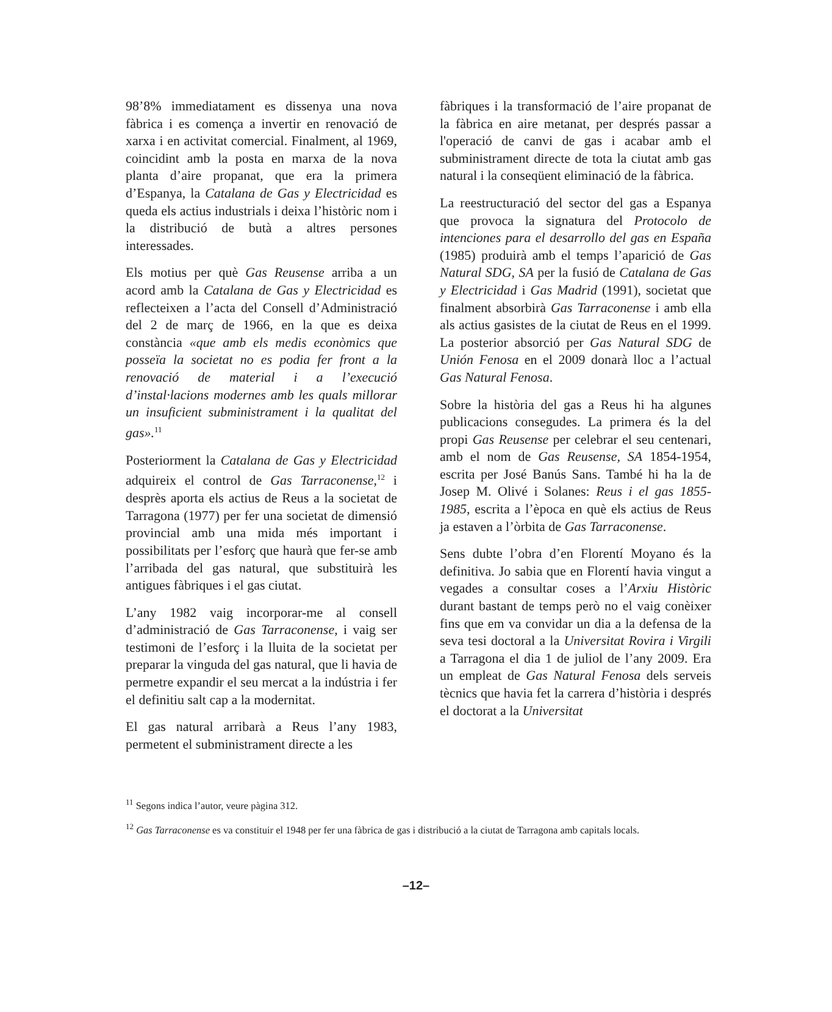98’8% immediatament es dissenya una nova fàbrica i es comença a invertir en renovació de xarxa i en activitat comercial. Finalment, al 1969, coincidint amb la posta en marxa de la nova planta d’aire propanat, que era la primera d’Espanya, la Catalana de Gas y Electricidad es queda els actius industrials i deixa l’històric nom i la distribució de butà a altres persones interessades.
Els motius per què Gas Reusense arriba a un acord amb la Catalana de Gas y Electricidad es reflecteixen a l’acta del Consell d’Administració del 2 de març de 1966, en la que es deixa constància «que amb els medis econòmics que posseïa la societat no es podia fer front a la renovació de material i a l’execució d’instal·lacions modernes amb les quals millorar un insuficient subministrament i la qualitat del gas».<sup>11</sup>
Posteriorment la Catalana de Gas y Electricidad adquireix el control de Gas Tarraconense,<sup>12</sup> i desprès aporta els actius de Reus a la societat de Tarragona (1977) per fer una societat de dimensió provincial amb una mida més important i possibilitats per l’esforç que haurà que fer-se amb l’arribada del gas natural, que substituirà les antigues fàbriques i el gas ciutat.
L’any 1982 vaig incorporar-me al consell d’administració de Gas Tarraconense, i vaig ser testimoni de l’esforç i la lluita de la societat per preparar la vinguda del gas natural, que li havia de permetre expandir el seu mercat a la indústria i fer el definitiu salt cap a la modernitat.
El gas natural arribarà a Reus l’any 1983, permetent el subministrament directe a les
fàbriques i la transformació de l’aire propanat de la fàbrica en aire metanat, per després passar a l'operació de canvi de gas i acabar amb el subministrament directe de tota la ciutat amb gas natural i la conseqüent eliminació de la fàbrica.
La reestructuració del sector del gas a Espanya que provoca la signatura del Protocolo de intenciones para el desarrollo del gas en España (1985) produirà amb el temps l’aparició de Gas Natural SDG, SA per la fusió de Catalana de Gas y Electricidad i Gas Madrid (1991), societat que finalment absorbirà Gas Tarraconense i amb ella als actius gasistes de la ciutat de Reus en el 1999. La posterior absorció per Gas Natural SDG de Unión Fenosa en el 2009 donarà lloc a l’actual Gas Natural Fenosa.
Sobre la història del gas a Reus hi ha algunes publicacions consegudes. La primera és la del propi Gas Reusense per celebrar el seu centenari, amb el nom de Gas Reusense, SA 1854-1954, escrita per José Banús Sans. També hi ha la de Josep M. Olivé i Solanes: Reus i el gas 1855-1985, escrita a l’època en què els actius de Reus ja estaven a l’òrbita de Gas Tarraconense.
Sens dubte l’obra d’en Florentí Moyano és la definitiva. Jo sabia que en Florentí havia vingut a vegades a consultar coses a l’Arxiu Històric durant bastant de temps però no el vaig conèixer fins que em va convidar un dia a la defensa de la seva tesi doctoral a la Universitat Rovira i Virgili a Tarragona el dia 1 de juliol de l’any 2009. Era un empleat de Gas Natural Fenosa dels serveis tècnics que havia fet la carrera d’història i després el doctorat a la Universitat
<sup>11</sup> Segons indica l’autor, veure pàgina 312.
<sup>12</sup> Gas Tarraconense es va constituir el 1948 per fer una fàbrica de gas i distribució a la ciutat de Tarragona amb capitals locals.
–12–